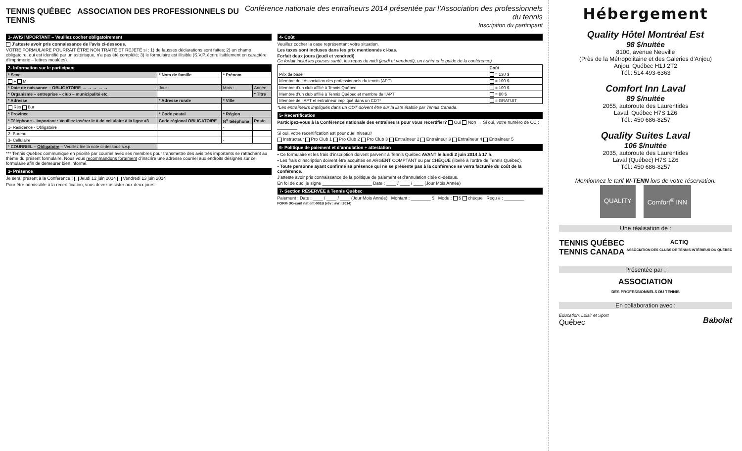TENNIS QUÉBEC ASSOCIATION DES PROFESSIONNELS DU TENNIS
Conférence nationale des entraîneurs 2014 présentée par l’Association des professionnels du tennis
Inscription du participant
1- AVIS IMPORTANT – Veuillez cocher obligatoirement
J’atteste avoir pris connaissance de l’avis ci-dessous.
VOTRE FORMULAIRE POURRAIT ÊTRE NON TRAITÉ ET REJETÉ si : 1) de fausses déclarations sont faites; 2) un champ obligatoire, qui est identifié par un astérisque, n’a pas été complété; 3) le formulaire est illisible (S.V.P. écrire lisiblement en caractère d’imprimerie – lettres moulées).
2- Information sur le participant
| * Sexe | * Nom de famille | * Prénom | |
| --- | --- | --- | --- |
| F M | | | |
| * Date de naissance – OBLIGATOIRE → → → → → | Jour : | Mois : | Année : |
| * Organisme – entreprise – club – municipalité etc. | | | * Titre |
| * Adresse | * Adresse rurale | * Ville | |
| Rés Bur | | | |
| * Province | * Code postal | * Région | |
| * Téléphone – Important : Veuillez insérer le # de cellulaire à la ligne #3 | Code régional OBLIGATOIRE | N<sup>o</sup> téléphone | Poste |
| 1- Résidence - Obligatoire | | - | |
| 2- Bureau | | - | |
| 3- Cellulaire | | - | |
| * COURRIEL – Obligatoire – Veuillez lire la note ci-dessous s.v.p. | | | |
*** Tennis Québec communique en priorité par courriel avec ses membres pour transmettre des avis très importants se rattachant au thème du présent formulaire. Nous vous recommandons fortement d’inscrire une adresse courriel aux endroits désignés sur ce formulaire afin de demeurer bien informé.
3- Présence
Je serai présent à la Conférence : Jeudi 12 juin 2014 Vendredi 13 juin 2014
Pour être admissible à la recertification, vous devez assister aux deux jours.
4- Coût
Veuillez cocher la case représentant votre situation.
Les taxes sont incluses dans les prix mentionnés ci-bas.
Forfait deux jours (jeudi et vendredi)
Ce forfait inclut les pauses santé, les repas du midi (jeudi et vendredi), un t-shirt et le guide de la conférence)
| | Coût |
| --- | --- |
| Prix de base | = 130 $ |
| Membre de l’Association des professionnels du tennis (APT) | = 100 $ |
| Membre d’un club affilié à Tennis Québec | = 100 $ |
| Membre d’un club affilié à Tennis Québec et membre de l’APT | = 80 $ |
| Membre de l’APT et entraîneur impliqué dans un CDT* | = GRATUIT |
*Les entraîneurs impliqués dans un CDT doivent être sur la liste établie par Tennis Canada.
5- Recertification
Participez-vous à la Conférence nationale des entraîneurs pour vous recertifier? Oui Non → Si oui, votre numéro de CC : ________
Si oui, votre recertification est pour quel niveau?
Instructeur Pro Club 1 Pro Club 2 Pro Club 3 Entraîneur 2 Entraîneur 3 Entraîneur 4 Entraîneur 5
6- Politique de paiement et d’annulation + attestation
▪ Ce formulaire et les frais d’inscription doivent parvenir à Tennis Québec AVANT le lundi 2 juin 2014 à 17 h.
▪ Les frais d’inscription doivent être acquittés en ARGENT COMPTANT ou par CHÈQUE (libellé à l’ordre de Tennis Québec).
▪ Toute personne ayant confirmé sa présence qui ne se présente pas à la conférence se verra facturée du coût de la conférence.
J’atteste avoir pris connaissance de la politique de paiement et d’annulation citée ci-dessus.
En foi de quoi je signe ____________________ Date : ____ / ____ / ____ (Jour Mois Année)
7- Section RÉSERVÉE à Tennis Québec
Paiement : Date : ____ / ____ / ____ (Jour Mois Année) Montant : ________ $ Mode : $ chèque Reçu # : ________
FORM-DG-conf nat ent-001B (rév : avril 2014)
Hébergement
Quality Hôtel Montréal Est
98 $/nuitée
8100, avenue Neuville
(Près de la Métropolitaine et des Galeries d’Anjou)
Anjou, Québec H1J 2T2
Tél.: 514 493-6363
Comfort Inn Laval
89 $/nuitée
2055, autoroute des Laurentides
Laval, Québec H7S 1Z6
Tél.: 450 686-8257
Quality Suites Laval
106 $/nuitée
2035, autoroute des Laurentides
Laval (Québec) H7S 1Z6
Tél.: 450 686-8257
Mentionnez le tarif W-TENN lors de votre réservation.
QUALITY Comfort<sup>®</sup> INN
Une réalisation de :
TENNIS QUÉBEC
TENNIS CANADA
ACTIQ
ASSOCIATION DES CLUBS DE TENNIS INTÉRIEUR DU QUÉBEC
Présentée par :
ASSOCIATION
DES PROFESSIONNELS DU TENNIS
En collaboration avec :
Éducation, Loisir et Sport
Québec
Babolat